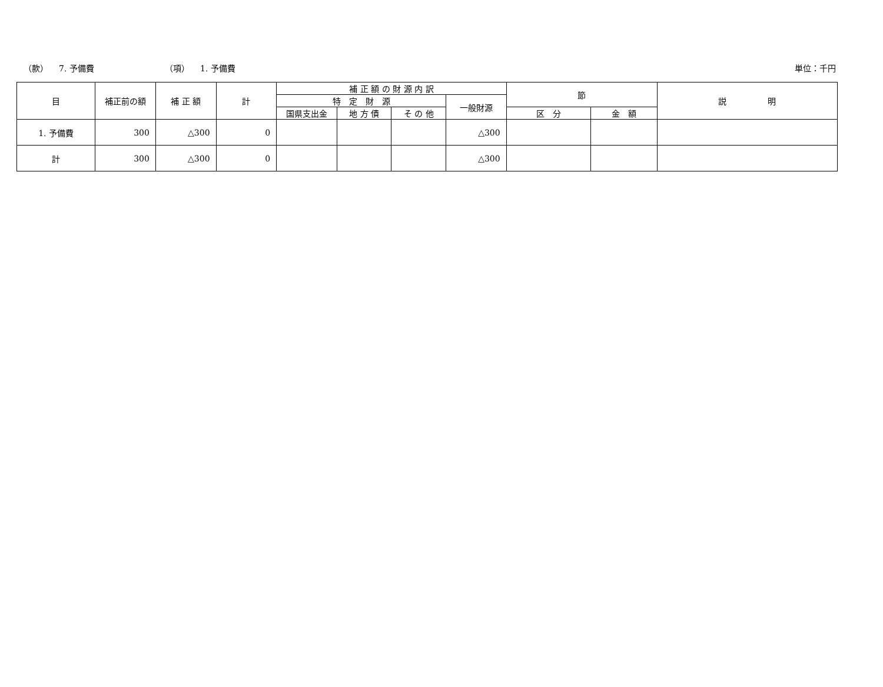（款） 7. 予備費 （項） 1. 予備費 単位：千円
| 目 | 補正前の額 | 補 正 額 | 計 | 補 正 額 の 財 源 内 訳 | | | | 節 | | 説 明 |
| --- | --- | --- | --- | --- | --- | --- | --- | --- | --- | --- |
| | | | | 特 定 財 源 | | | 一般財源 | | | |
| | | | | 国県支出金 | 地 方 債 | そ の 他 | | 区 分 | 金 額 | |
| 1. 予備費 | 300 | △300 | 0 | | | | △300 | | | |
| 計 | 300 | △300 | 0 | | | | △300 | | | |